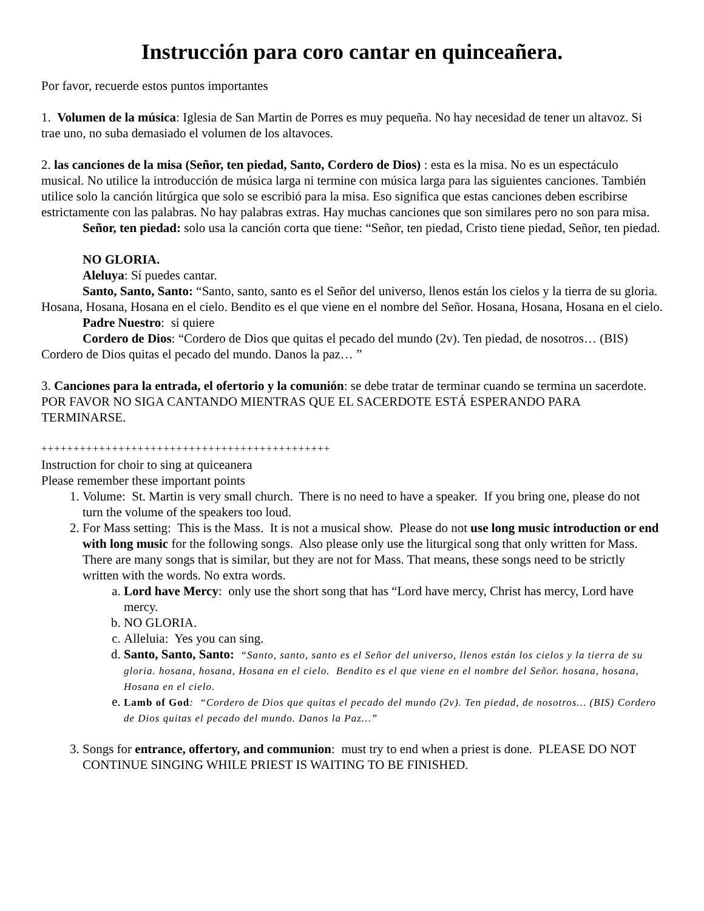Instrucción para coro cantar en quinceañera.
Por favor, recuerde estos puntos importantes
1. Volumen de la música: Iglesia de San Martin de Porres es muy pequeña. No hay necesidad de tener un altavoz. Si trae uno, no suba demasiado el volumen de los altavoces.
2. las canciones de la misa (Señor, ten piedad, Santo, Cordero de Dios) : esta es la misa. No es un espectáculo musical. No utilice la introducción de música larga ni termine con música larga para las siguientes canciones. También utilice solo la canción litúrgica que solo se escribió para la misa. Eso significa que estas canciones deben escribirse estrictamente con las palabras. No hay palabras extras. Hay muchas canciones que son similares pero no son para misa.
Señor, ten piedad: solo usa la canción corta que tiene: “Señor, ten piedad, Cristo tiene piedad, Señor, ten piedad.
NO GLORIA.
Aleluya: Sí puedes cantar.
Santo, Santo, Santo: “Santo, santo, santo es el Señor del universo, llenos están los cielos y la tierra de su gloria. Hosana, Hosana, Hosana en el cielo. Bendito es el que viene en el nombre del Señor. Hosana, Hosana, Hosana en el cielo.
Padre Nuestro: si quiere
Cordero de Dios: “Cordero de Dios que quitas el pecado del mundo (2v). Ten piedad, de nosotros… (BIS) Cordero de Dios quitas el pecado del mundo. Danos la paz… ”
3. Canciones para la entrada, el ofertorio y la comunión: se debe tratar de terminar cuando se termina un sacerdote. POR FAVOR NO SIGA CANTANDO MIENTRAS QUE EL SACERDOTE ESTÁ ESPERANDO PARA TERMINARSE.
+++++++++++++++++++++++++++++++++++++++++++++
Instruction for choir to sing at quiceanera
Please remember these important points
1. Volume: St. Martin is very small church. There is no need to have a speaker. If you bring one, please do not turn the volume of the speakers too loud.
2. For Mass setting: This is the Mass. It is not a musical show. Please do not use long music introduction or end with long music for the following songs. Also please only use the liturgical song that only written for Mass. There are many songs that is similar, but they are not for Mass. That means, these songs need to be strictly written with the words. No extra words.
a. Lord have Mercy: only use the short song that has “Lord have mercy, Christ has mercy, Lord have mercy.
b. NO GLORIA.
c. Alleluia: Yes you can sing.
d. Santo, Santo, Santo: “Santo, santo, santo es el Señor del universo, llenos están los cielos y la tierra de su gloria. hosana, hosana, Hosana en el cielo. Bendito es el que viene en el nombre del Señor. hosana, hosana, Hosana en el cielo.
e. Lamb of God: “Cordero de Dios que quitas el pecado del mundo (2v). Ten piedad, de nosotros… (BIS) Cordero de Dios quitas el pecado del mundo. Danos la Paz…”
3. Songs for entrance, offertory, and communion: must try to end when a priest is done. PLEASE DO NOT CONTINUE SINGING WHILE PRIEST IS WAITING TO BE FINISHED.